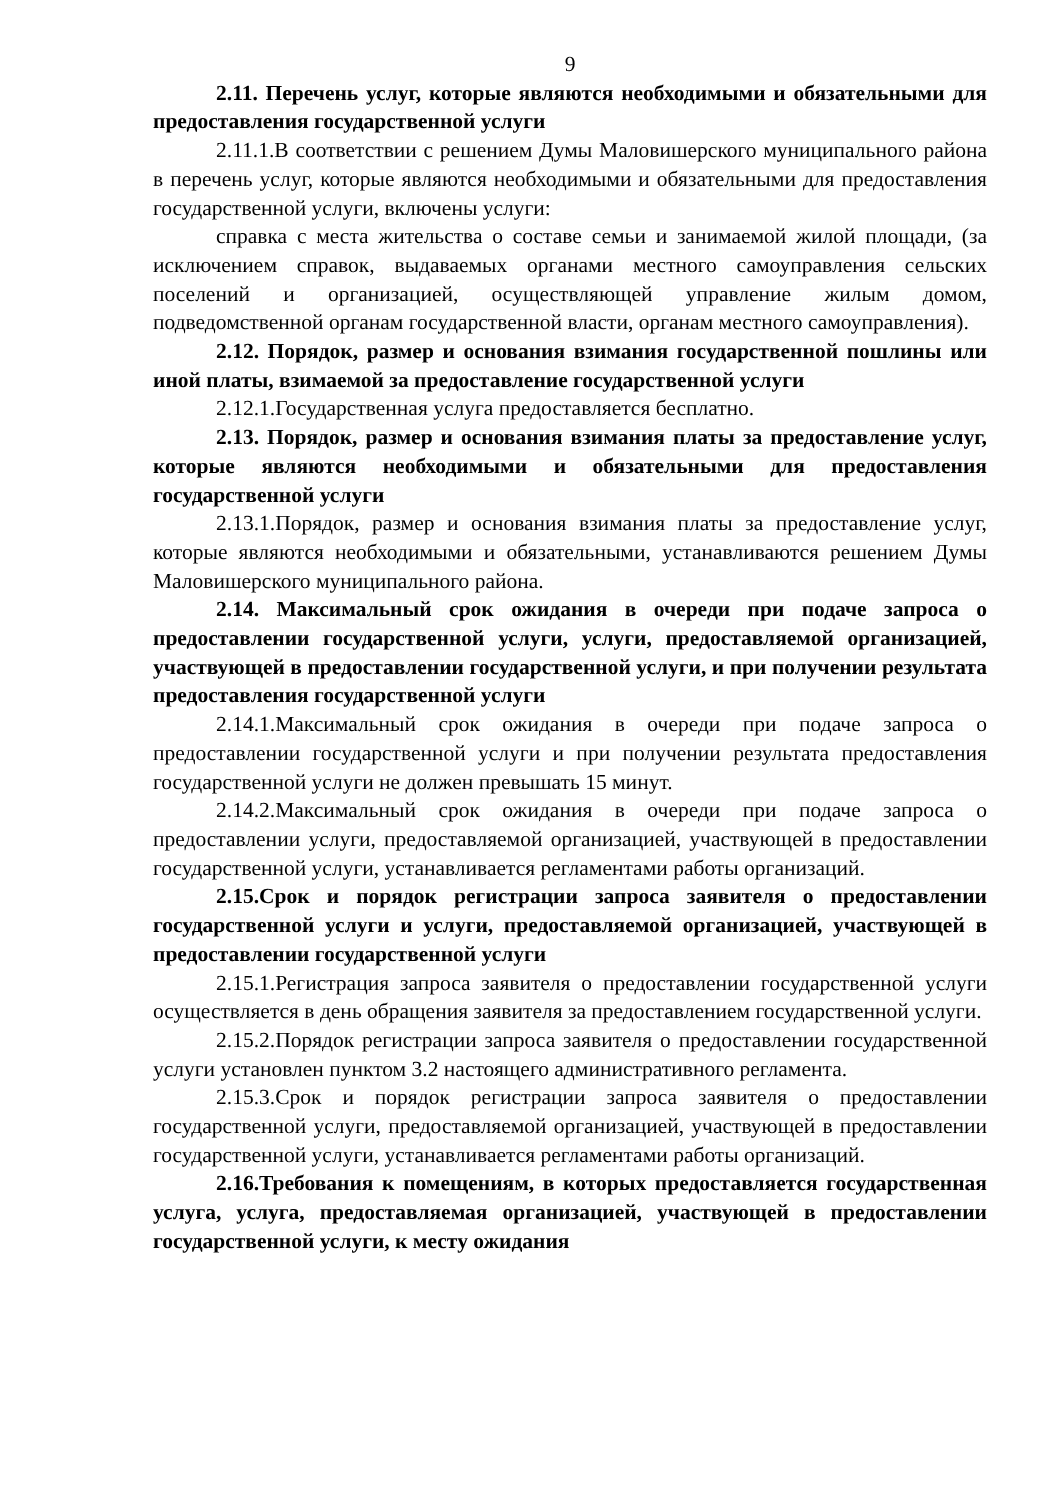9
2.11. Перечень услуг, которые являются необходимыми и обязательными для предоставления государственной услуги
2.11.1.В соответствии с решением Думы Маловишерского муниципального района в перечень услуг, которые являются необходимыми и обязательными для предоставления государственной услуги, включены услуги:
справка с места жительства о составе семьи и занимаемой жилой площади, (за исключением справок, выдаваемых органами местного самоуправления сельских поселений и организацией, осуществляющей управление жилым домом, подведомственной органам государственной власти, органам местного самоуправления).
2.12. Порядок, размер и основания взимания государственной пошлины или иной платы, взимаемой за предоставление государственной услуги
2.12.1.Государственная услуга предоставляется бесплатно.
2.13. Порядок, размер и основания взимания платы за предоставление услуг, которые являются необходимыми и обязательными для предоставления государственной услуги
2.13.1.Порядок, размер и основания взимания платы за предоставление услуг, которые являются необходимыми и обязательными, устанавливаются решением Думы Маловишерского муниципального района.
2.14. Максимальный срок ожидания в очереди при подаче запроса о предоставлении государственной услуги, услуги, предоставляемой организацией, участвующей в предоставлении государственной услуги, и при получении результата предоставления государственной услуги
2.14.1.Максимальный срок ожидания в очереди при подаче запроса о предоставлении государственной услуги и при получении результата предоставления государственной услуги не должен превышать 15 минут.
2.14.2.Максимальный срок ожидания в очереди при подаче запроса о предоставлении услуги, предоставляемой организацией, участвующей в предоставлении государственной услуги, устанавливается регламентами работы организаций.
2.15.Срок и порядок регистрации запроса заявителя о предоставлении государственной услуги и услуги, предоставляемой организацией, участвующей в предоставлении государственной услуги
2.15.1.Регистрация запроса заявителя о предоставлении государственной услуги осуществляется в день обращения заявителя за предоставлением государственной услуги.
2.15.2.Порядок регистрации запроса заявителя о предоставлении государственной услуги установлен пунктом 3.2 настоящего административного регламента.
2.15.3.Срок и порядок регистрации запроса заявителя о предоставлении государственной услуги, предоставляемой организацией, участвующей в предоставлении государственной услуги, устанавливается регламентами работы организаций.
2.16.Требования к помещениям, в которых предоставляется государственная услуга, услуга, предоставляемая организацией, участвующей в предоставлении государственной услуги, к месту ожидания